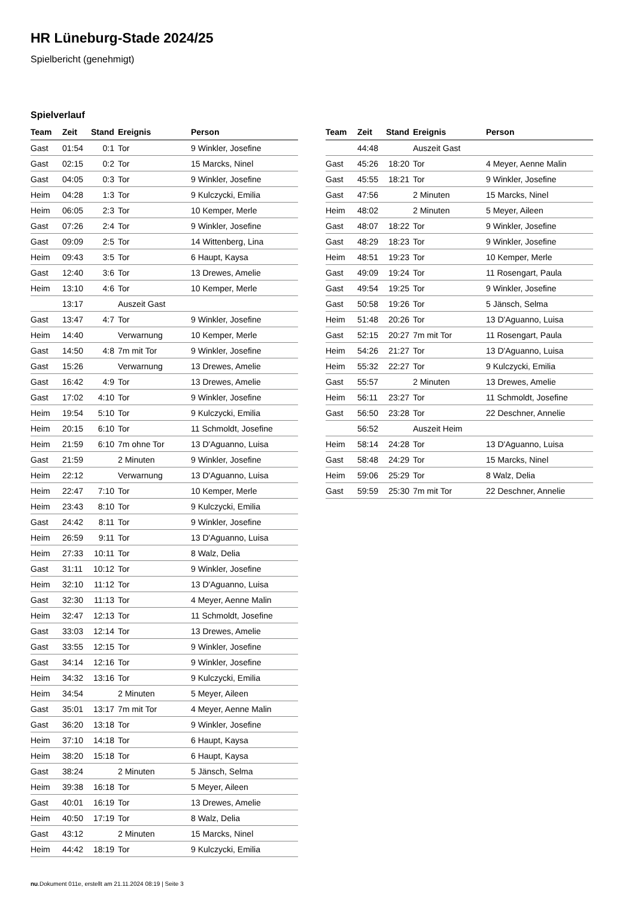HR Lüneburg-Stade 2024/25
Spielbericht (genehmigt)
Spielverlauf
| Team | Zeit | Stand | Ereignis | Person |
| --- | --- | --- | --- | --- |
| Gast | 01:54 | 0:1 | Tor | 9 Winkler, Josefine |
| Gast | 02:15 | 0:2 | Tor | 15 Marcks, Ninel |
| Gast | 04:05 | 0:3 | Tor | 9 Winkler, Josefine |
| Heim | 04:28 | 1:3 | Tor | 9 Kulczycki, Emilia |
| Heim | 06:05 | 2:3 | Tor | 10 Kemper, Merle |
| Gast | 07:26 | 2:4 | Tor | 9 Winkler, Josefine |
| Gast | 09:09 | 2:5 | Tor | 14 Wittenberg, Lina |
| Heim | 09:43 | 3:5 | Tor | 6 Haupt, Kaysa |
| Gast | 12:40 | 3:6 | Tor | 13 Drewes, Amelie |
| Heim | 13:10 | 4:6 | Tor | 10 Kemper, Merle |
| | 13:17 | | Auszeit Gast | |
| Gast | 13:47 | 4:7 | Tor | 9 Winkler, Josefine |
| Heim | 14:40 | | Verwarnung | 10 Kemper, Merle |
| Gast | 14:50 | 4:8 | 7m mit Tor | 9 Winkler, Josefine |
| Gast | 15:26 | | Verwarnung | 13 Drewes, Amelie |
| Gast | 16:42 | 4:9 | Tor | 13 Drewes, Amelie |
| Gast | 17:02 | 4:10 | Tor | 9 Winkler, Josefine |
| Heim | 19:54 | 5:10 | Tor | 9 Kulczycki, Emilia |
| Heim | 20:15 | 6:10 | Tor | 11 Schmoldt, Josefine |
| Heim | 21:59 | 6:10 | 7m ohne Tor | 13 D'Aguanno, Luisa |
| Gast | 21:59 | | 2 Minuten | 9 Winkler, Josefine |
| Heim | 22:12 | | Verwarnung | 13 D'Aguanno, Luisa |
| Heim | 22:47 | 7:10 | Tor | 10 Kemper, Merle |
| Heim | 23:43 | 8:10 | Tor | 9 Kulczycki, Emilia |
| Gast | 24:42 | 8:11 | Tor | 9 Winkler, Josefine |
| Heim | 26:59 | 9:11 | Tor | 13 D'Aguanno, Luisa |
| Heim | 27:33 | 10:11 | Tor | 8 Walz, Delia |
| Gast | 31:11 | 10:12 | Tor | 9 Winkler, Josefine |
| Heim | 32:10 | 11:12 | Tor | 13 D'Aguanno, Luisa |
| Gast | 32:30 | 11:13 | Tor | 4 Meyer, Aenne Malin |
| Heim | 32:47 | 12:13 | Tor | 11 Schmoldt, Josefine |
| Gast | 33:03 | 12:14 | Tor | 13 Drewes, Amelie |
| Gast | 33:55 | 12:15 | Tor | 9 Winkler, Josefine |
| Gast | 34:14 | 12:16 | Tor | 9 Winkler, Josefine |
| Heim | 34:32 | 13:16 | Tor | 9 Kulczycki, Emilia |
| Heim | 34:54 | | 2 Minuten | 5 Meyer, Aileen |
| Gast | 35:01 | 13:17 | 7m mit Tor | 4 Meyer, Aenne Malin |
| Gast | 36:20 | 13:18 | Tor | 9 Winkler, Josefine |
| Heim | 37:10 | 14:18 | Tor | 6 Haupt, Kaysa |
| Heim | 38:20 | 15:18 | Tor | 6 Haupt, Kaysa |
| Gast | 38:24 | | 2 Minuten | 5 Jänsch, Selma |
| Heim | 39:38 | 16:18 | Tor | 5 Meyer, Aileen |
| Gast | 40:01 | 16:19 | Tor | 13 Drewes, Amelie |
| Heim | 40:50 | 17:19 | Tor | 8 Walz, Delia |
| Gast | 43:12 | | 2 Minuten | 15 Marcks, Ninel |
| Heim | 44:42 | 18:19 | Tor | 9 Kulczycki, Emilia |
| Team | Zeit | Stand | Ereignis | Person |
| --- | --- | --- | --- | --- |
| | 44:48 | | Auszeit Gast | |
| Gast | 45:26 | 18:20 | Tor | 4 Meyer, Aenne Malin |
| Gast | 45:55 | 18:21 | Tor | 9 Winkler, Josefine |
| Gast | 47:56 | | 2 Minuten | 15 Marcks, Ninel |
| Heim | 48:02 | | 2 Minuten | 5 Meyer, Aileen |
| Gast | 48:07 | 18:22 | Tor | 9 Winkler, Josefine |
| Gast | 48:29 | 18:23 | Tor | 9 Winkler, Josefine |
| Heim | 48:51 | 19:23 | Tor | 10 Kemper, Merle |
| Gast | 49:09 | 19:24 | Tor | 11 Rosengart, Paula |
| Gast | 49:54 | 19:25 | Tor | 9 Winkler, Josefine |
| Gast | 50:58 | 19:26 | Tor | 5 Jänsch, Selma |
| Heim | 51:48 | 20:26 | Tor | 13 D'Aguanno, Luisa |
| Gast | 52:15 | 20:27 | 7m mit Tor | 11 Rosengart, Paula |
| Heim | 54:26 | 21:27 | Tor | 13 D'Aguanno, Luisa |
| Heim | 55:32 | 22:27 | Tor | 9 Kulczycki, Emilia |
| Gast | 55:57 | | 2 Minuten | 13 Drewes, Amelie |
| Heim | 56:11 | 23:27 | Tor | 11 Schmoldt, Josefine |
| Gast | 56:50 | 23:28 | Tor | 22 Deschner, Annelie |
| | 56:52 | | Auszeit Heim | |
| Heim | 58:14 | 24:28 | Tor | 13 D'Aguanno, Luisa |
| Gast | 58:48 | 24:29 | Tor | 15 Marcks, Ninel |
| Heim | 59:06 | 25:29 | Tor | 8 Walz, Delia |
| Gast | 59:59 | 25:30 | 7m mit Tor | 22 Deschner, Annelie |
nu.Dokument 011e, erstellt am 21.11.2024 08:19 | Seite 3